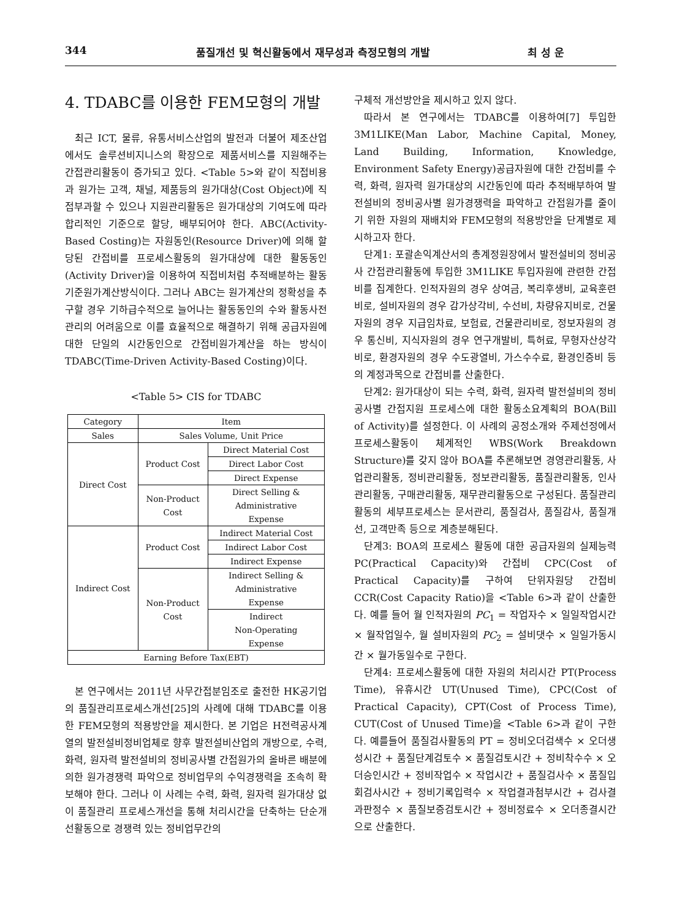344 품질개선 및 혁신활동에서 재무성과 측정모형의 개발 최 성 운
4. TDABC를 이용한 FEM모형의 개발
최근 ICT, 물류, 유통서비스산업의 발전과 더불어 제조산업에서도 솔루션비지니스의 확장으로 제품서비스를 지원해주는 간접관리활동이 증가되고 있다. <Table 5>와 같이 직접비용과 원가는 고객, 채널, 제품등의 원가대상(Cost Object)에 직접부과할 수 있으나 지원관리활동은 원가대상의 기여도에 따라 합리적인 기준으로 할당, 배부되어야 한다. ABC(Activity-Based Costing)는 자원동인(Resource Driver)에 의해 할당된 간접비를 프로세스활동의 원가대상에 대한 활동동인(Activity Driver)을 이용하여 직접비처럼 추적배분하는 활동기준원가계산방식이다. 그러나 ABC는 원가계산의 정확성을 추구할 경우 기하급수적으로 늘어나는 활동동인의 수와 활동사전관리의 어려움으로 이를 효율적으로 해결하기 위해 공급자원에 대한 단일의 시간동인으로 간접비원가계산을 하는 방식이 TDABC(Time-Driven Activity-Based Costing)이다.
<Table 5> CIS for TDABC
| Category | Item | |
| --- | --- | --- |
| Sales | Sales Volume, Unit Price | |
| Direct Cost | Product Cost | Direct Material Cost |
| | | Direct Labor Cost |
| | | Direct Expense |
| | Non-Product Cost | Direct Selling & Administrative Expense |
| Indirect Cost | Product Cost | Indirect Material Cost |
| | | Indirect Labor Cost |
| | | Indirect Expense |
| | Non-Product Cost | Indirect Selling & Administrative Expense |
| | | Indirect Non-Operating Expense |
| Earning Before Tax(EBT) | | |
본 연구에서는 2011년 사무간접분임조로 출전한 HK공기업의 품질관리프로세스개선[25]의 사례에 대해 TDABC를 이용한 FEM모형의 적용방안을 제시한다. 본 기업은 H전력공사계열의 발전설비정비업체로 향후 발전설비산업의 개방으로, 수력, 화력, 원자력 발전설비의 정비공사별 간접원가의 올바른 배분에 의한 원가경쟁력 파악으로 정비업무의 수익경쟁력을 조속히 확보해야 한다. 그러나 이 사례는 수력, 화력, 원자력 원가대상 없이 품질관리 프로세스개선을 통해 처리시간을 단축하는 단순개선활동으로 경쟁력 있는 정비업무간의
구체적 개선방안을 제시하고 있지 않다.
따라서 본 연구에서는 TDABC를 이용하여[7] 투입한 3M1LIKE(Man Labor, Machine Capital, Money, Land Building, Information, Knowledge, Environment Safety Energy)공급자원에 대한 간접비를 수력, 화력, 원자력 원가대상의 시간동인에 따라 추적배부하여 발전설비의 정비공사별 원가경쟁력을 파악하고 간접원가를 줄이기 위한 자원의 재배치와 FEM모형의 적용방안을 단계별로 제시하고자 한다.
단계1: 포괄손익계산서의 총계정원장에서 발전설비의 정비공사 간접관리활동에 투입한 3M1LIKE 투입자원에 관련한 간접비를 집계한다. 인적자원의 경우 상여금, 복리후생비, 교육훈련비로, 설비자원의 경우 감가상각비, 수선비, 차량유지비로, 건물자원의 경우 지급임차료, 보험료, 건물관리비로, 정보자원의 경우 통신비, 지식자원의 경우 연구개발비, 특허료, 무형자산상각비로, 환경자원의 경우 수도광열비, 가스수수료, 환경인증비 등의 계정과목으로 간접비를 산출한다.
단계2: 원가대상이 되는 수력, 화력, 원자력 발전설비의 정비 공사별 간접지원 프로세스에 대한 활동소요계획의 BOA(Bill of Activity)를 설정한다. 이 사례의 공정소개와 주제선정에서 프로세스활동이 체계적인 WBS(Work Breakdown Structure)를 갖지 않아 BOA를 추론해보면 경영관리활동, 사업관리활동, 정비관리활동, 정보관리활동, 품질관리활동, 인사관리활동, 구매관리활동, 재무관리활동으로 구성된다. 품질관리활동의 세부프로세스는 문서관리, 품질검사, 품질감사, 품질개선, 고객만족 등으로 계층분해된다.
단계3: BOA의 프로세스 활동에 대한 공급자원의 실제능력 PC(Practical Capacity)와 간접비 CPC(Cost of Practical Capacity)를 구하여 단위자원당 간접비 CCR(Cost Capacity Ratio)을 <Table 6>과 같이 산출한다. 예를 들어 월 인적자원의 PC<sub>1</sub> = 작업자수 × 일일작업시간 × 월작업일수, 월 설비자원의 PC<sub>2</sub> = 설비댓수 × 일일가동시간 × 월가동일수로 구한다.
단계4: 프로세스활동에 대한 자원의 처리시간 PT(Process Time), 유휴시간 UT(Unused Time), CPC(Cost of Practical Capacity), CPT(Cost of Process Time), CUT(Cost of Unused Time)을 <Table 6>과 같이 구한다. 예를들어 품질검사활동의 PT = 정비오더검색수 × 오더생성시간 + 품질단계검토수 × 품질검토시간 + 정비착수수 × 오더승인시간 + 정비작업수 × 작업시간 + 품질검사수 × 품질입회검사시간 + 정비기록입력수 × 작업결과첨부시간 + 검사결과판정수 × 품질보증검토시간 + 정비정료수 × 오더종결시간으로 산출한다.